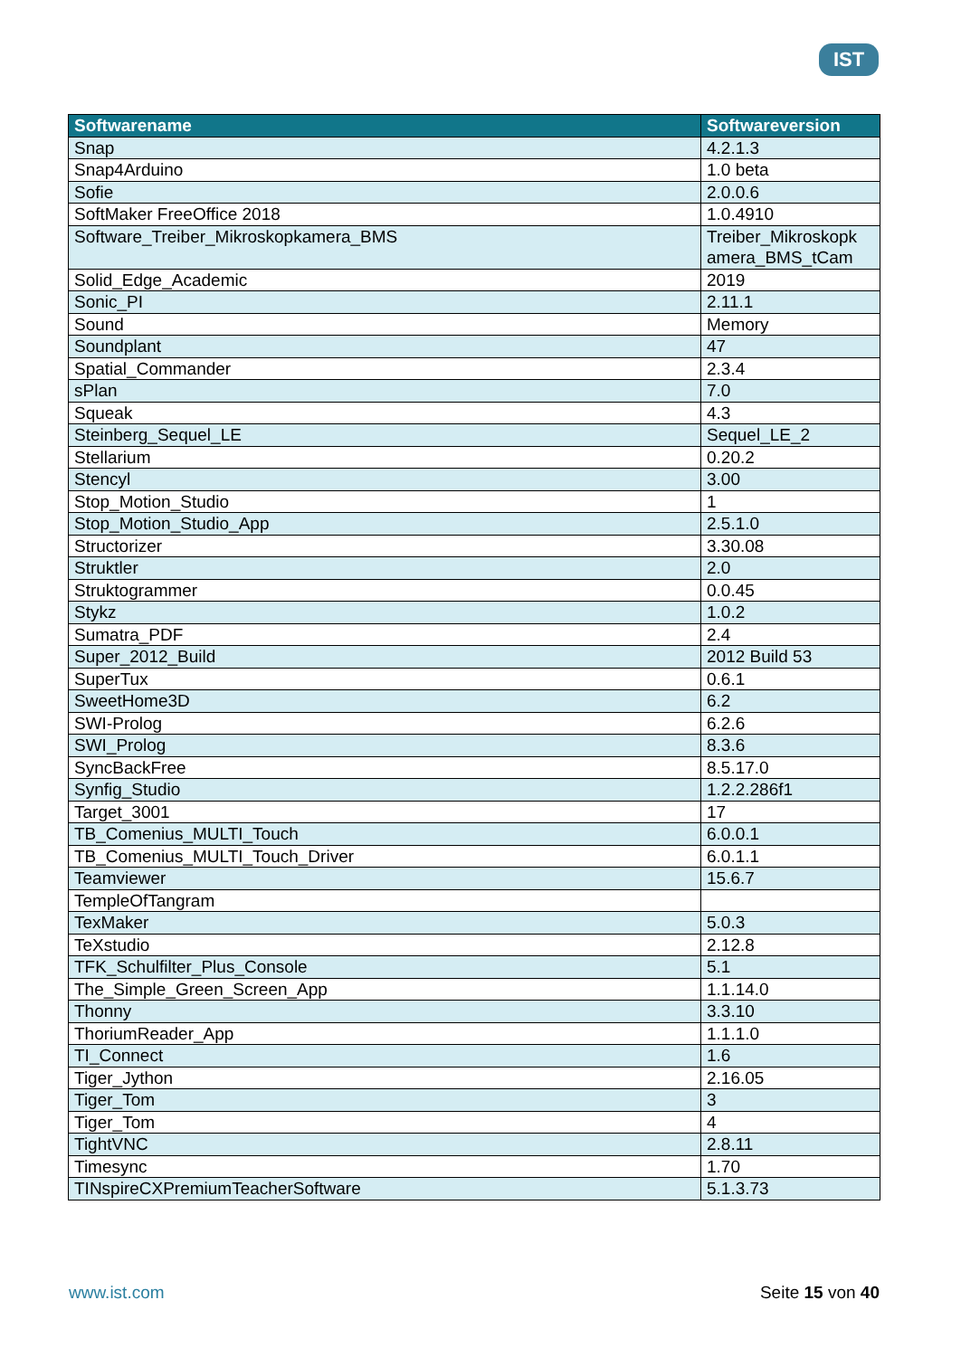IST
| Softwarename | Softwareversion |
| --- | --- |
| Snap | 4.2.1.3 |
| Snap4Arduino | 1.0 beta |
| Sofie | 2.0.0.6 |
| SoftMaker FreeOffice 2018 | 1.0.4910 |
| Software_Treiber_Mikroskopkamera_BMS | Treiber_Mikroskopk amera_BMS_tCam |
| Solid_Edge_Academic | 2019 |
| Sonic_PI | 2.11.1 |
| Sound | Memory |
| Soundplant | 47 |
| Spatial_Commander | 2.3.4 |
| sPlan | 7.0 |
| Squeak | 4.3 |
| Steinberg_Sequel_LE | Sequel_LE_2 |
| Stellarium | 0.20.2 |
| Stencyl | 3.00 |
| Stop_Motion_Studio | 1 |
| Stop_Motion_Studio_App | 2.5.1.0 |
| Structorizer | 3.30.08 |
| Struktler | 2.0 |
| Struktogrammer | 0.0.45 |
| Stykz | 1.0.2 |
| Sumatra_PDF | 2.4 |
| Super_2012_Build | 2012 Build 53 |
| SuperTux | 0.6.1 |
| SweetHome3D | 6.2 |
| SWI-Prolog | 6.2.6 |
| SWI_Prolog | 8.3.6 |
| SyncBackFree | 8.5.17.0 |
| Synfig_Studio | 1.2.2.286f1 |
| Target_3001 | 17 |
| TB_Comenius_MULTI_Touch | 6.0.0.1 |
| TB_Comenius_MULTI_Touch_Driver | 6.0.1.1 |
| Teamviewer | 15.6.7 |
| TempleOfTangram | |
| TexMaker | 5.0.3 |
| TeXstudio | 2.12.8 |
| TFK_Schulfilter_Plus_Console | 5.1 |
| The_Simple_Green_Screen_App | 1.1.14.0 |
| Thonny | 3.3.10 |
| ThoriumReader_App | 1.1.1.0 |
| TI_Connect | 1.6 |
| Tiger_Jython | 2.16.05 |
| Tiger_Tom | 3 |
| Tiger_Tom | 4 |
| TightVNC | 2.8.11 |
| Timesync | 1.70 |
| TINspireCXPremiumTeacherSoftware | 5.1.3.73 |
www.ist.com Seite 15 von 40